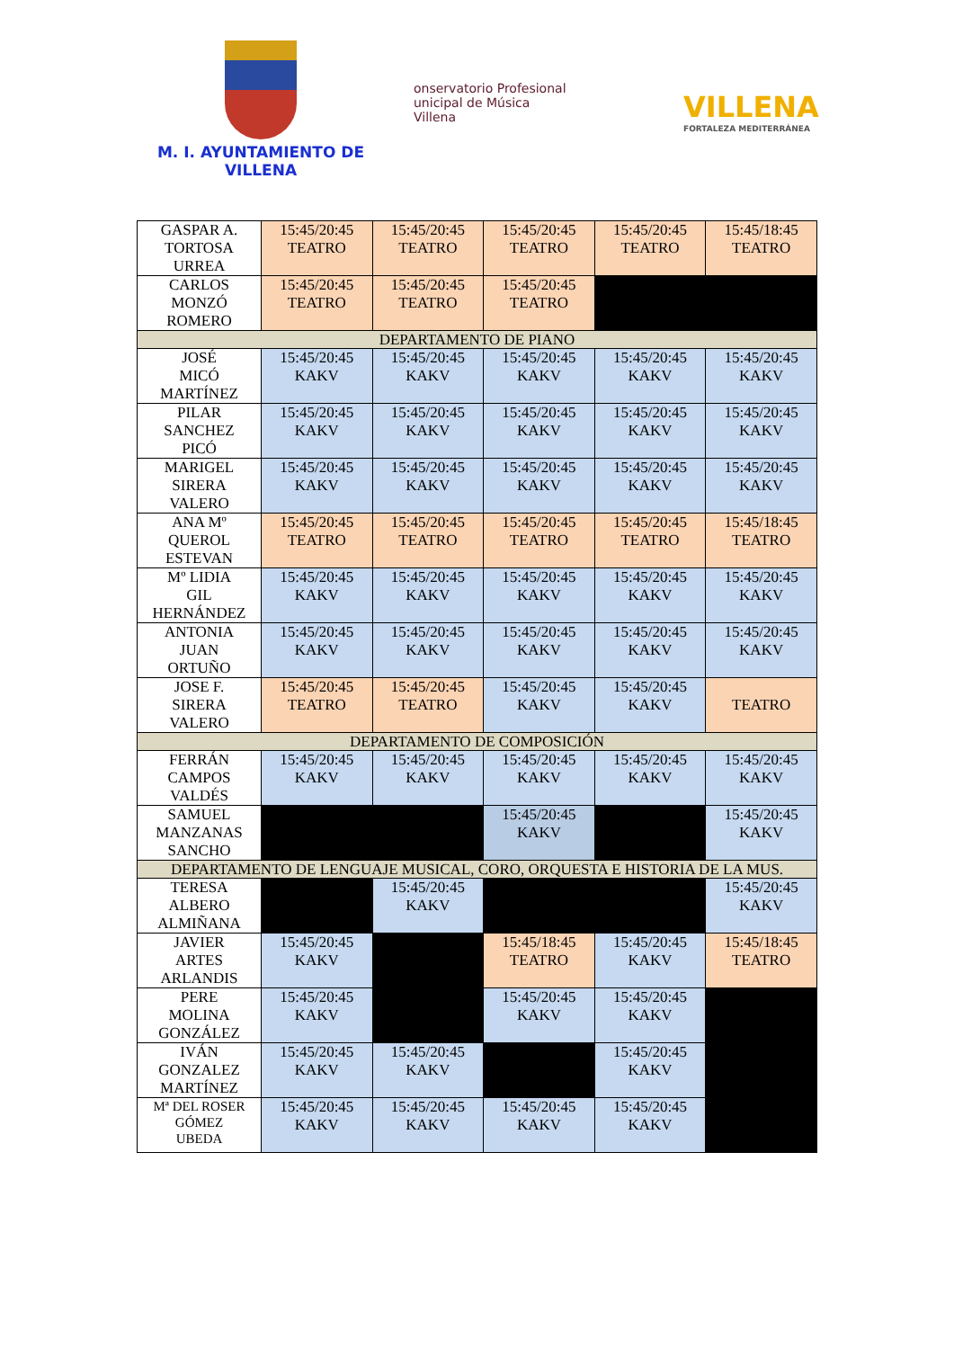M. I. AYUNTAMIENTO DE
VILLENA
onservatorio Profesional
unicipal de Música
Villena
VILLENA
FORTALEZA MEDITERRÁNEA
| GASPAR A. TORTOSA URREA | 15:45/20:45 TEATRO | 15:45/20:45 TEATRO | 15:45/20:45 TEATRO | 15:45/20:45 TEATRO | 15:45/18:45 TEATRO |
| CARLOS MONZÓ ROMERO | 15:45/20:45 TEATRO | 15:45/20:45 TEATRO | 15:45/20:45 TEATRO | | |
| DEPARTAMENTO DE PIANO | | | | | |
| JOSÉ MICÓ MARTÍNEZ | 15:45/20:45 KAKV | 15:45/20:45 KAKV | 15:45/20:45 KAKV | 15:45/20:45 KAKV | 15:45/20:45 KAKV |
| PILAR SANCHEZ PICÓ | 15:45/20:45 KAKV | 15:45/20:45 KAKV | 15:45/20:45 KAKV | 15:45/20:45 KAKV | 15:45/20:45 KAKV |
| MARIGEL SIRERA VALERO | 15:45/20:45 KAKV | 15:45/20:45 KAKV | 15:45/20:45 KAKV | 15:45/20:45 KAKV | 15:45/20:45 KAKV |
| ANA Mº QUEROL ESTEVAN | 15:45/20:45 TEATRO | 15:45/20:45 TEATRO | 15:45/20:45 TEATRO | 15:45/20:45 TEATRO | 15:45/18:45 TEATRO |
| Mº LIDIA GIL HERNÁNDEZ | 15:45/20:45 KAKV | 15:45/20:45 KAKV | 15:45/20:45 KAKV | 15:45/20:45 KAKV | 15:45/20:45 KAKV |
| ANTONIA JUAN ORTUÑO | 15:45/20:45 KAKV | 15:45/20:45 KAKV | 15:45/20:45 KAKV | 15:45/20:45 KAKV | 15:45/20:45 KAKV |
| JOSE F. SIRERA VALERO | 15:45/20:45 TEATRO | 15:45/20:45 TEATRO | 15:45/20:45 KAKV | 15:45/20:45 KAKV | TEATRO |
| DEPARTAMENTO DE COMPOSICIÓN | | | | | |
| FERRÁN CAMPOS VALDÉS | 15:45/20:45 KAKV | 15:45/20:45 KAKV | 15:45/20:45 KAKV | 15:45/20:45 KAKV | 15:45/20:45 KAKV |
| SAMUEL MANZANAS SANCHO | | | 15:45/20:45 KAKV | | 15:45/20:45 KAKV |
| DEPARTAMENTO DE LENGUAJE MUSICAL, CORO, ORQUESTA E HISTORIA DE LA MUS. | | | | | |
| TERESA ALBERO ALMIÑANA | | 15:45/20:45 KAKV | | | 15:45/20:45 KAKV |
| JAVIER ARTES ARLANDIS | 15:45/20:45 KAKV | | 15:45/18:45 TEATRO | 15:45/20:45 KAKV | 15:45/18:45 TEATRO |
| PERE MOLINA GONZÁLEZ | 15:45/20:45 KAKV | | 15:45/20:45 KAKV | 15:45/20:45 KAKV | |
| IVÁN GONZALEZ MARTÍNEZ | 15:45/20:45 KAKV | 15:45/20:45 KAKV | | 15:45/20:45 KAKV | |
| Mª DEL ROSER GÓMEZ UBEDA | 15:45/20:45 KAKV | 15:45/20:45 KAKV | 15:45/20:45 KAKV | 15:45/20:45 KAKV | |